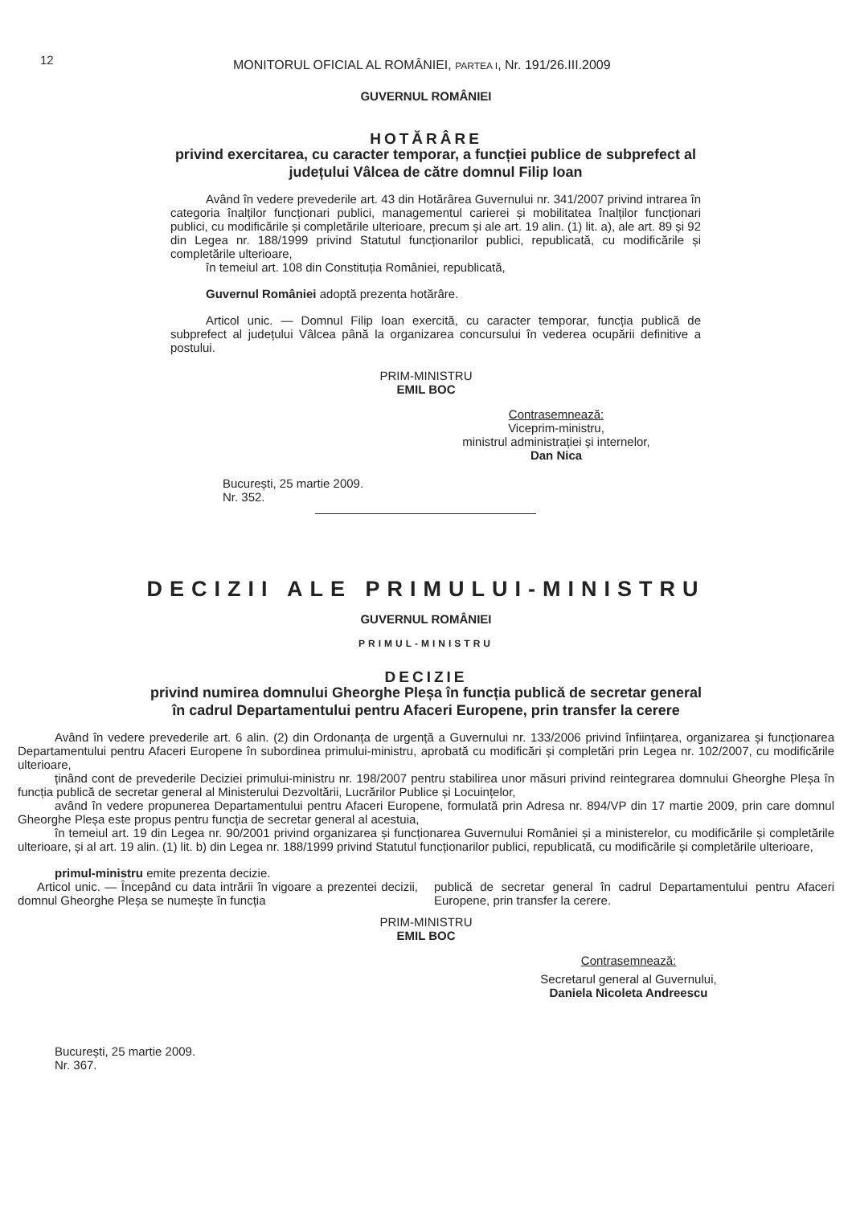12
MONITORUL OFICIAL AL ROMÂNIEI, PARTEA I, Nr. 191/26.III.2009
GUVERNUL ROMÂNIEI
HOTĂRÂRE
privind exercitarea, cu caracter temporar, a funcției publice de subprefect al județului Vâlcea de către domnul Filip Ioan
Având în vedere prevederile art. 43 din Hotărârea Guvernului nr. 341/2007 privind intrarea în categoria înalților funcționari publici, managementul carierei și mobilitatea înalților funcționari publici, cu modificările și completările ulterioare, precum și ale art. 19 alin. (1) lit. a), ale art. 89 și 92 din Legea nr. 188/1999 privind Statutul funcționarilor publici, republicată, cu modificările și completările ulterioare,
în temeiul art. 108 din Constituția României, republicată,
Guvernul României adoptă prezenta hotărâre.
Articol unic. — Domnul Filip Ioan exercită, cu caracter temporar, funcția publică de subprefect al județului Vâlcea până la organizarea concursului în vederea ocupării definitive a postului.
PRIM-MINISTRU
EMIL BOC
Contrasemnează:
Viceprim-ministru,
ministrul administrației și internelor,
Dan Nica
București, 25 martie 2009.
Nr. 352.
DECIZII ALE PRIMULUI-MINISTRU
GUVERNUL ROMÂNIEI
PRIMUL-MINISTRU
DECIZIE
privind numirea domnului Gheorghe Pleșa în funcția publică de secretar general
în cadrul Departamentului pentru Afaceri Europene, prin transfer la cerere
Având în vedere prevederile art. 6 alin. (2) din Ordonanța de urgență a Guvernului nr. 133/2006 privind înființarea, organizarea și funcționarea Departamentului pentru Afaceri Europene în subordinea primului-ministru, aprobată cu modificări și completări prin Legea nr. 102/2007, cu modificările ulterioare,
ținând cont de prevederile Deciziei primului-ministru nr. 198/2007 pentru stabilirea unor măsuri privind reintegrarea domnului Gheorghe Pleșa în funcția publică de secretar general al Ministerului Dezvoltării, Lucrărilor Publice și Locuințelor,
având în vedere propunerea Departamentului pentru Afaceri Europene, formulată prin Adresa nr. 894/VP din 17 martie 2009, prin care domnul Gheorghe Pleșa este propus pentru funcția de secretar general al acestuia,
în temeiul art. 19 din Legea nr. 90/2001 privind organizarea și funcționarea Guvernului României și a ministerelor, cu modificările și completările ulterioare, și al art. 19 alin. (1) lit. b) din Legea nr. 188/1999 privind Statutul funcționarilor publici, republicată, cu modificările și completările ulterioare,
primul-ministru emite prezenta decizie.
Articol unic. — Începând cu data intrării în vigoare a prezentei decizii, domnul Gheorghe Pleșa se numește în funcția
publică de secretar general în cadrul Departamentului pentru Afaceri Europene, prin transfer la cerere.
PRIM-MINISTRU
EMIL BOC
Contrasemnează:
Secretarul general al Guvernului,
Daniela Nicoleta Andreescu
București, 25 martie 2009.
Nr. 367.